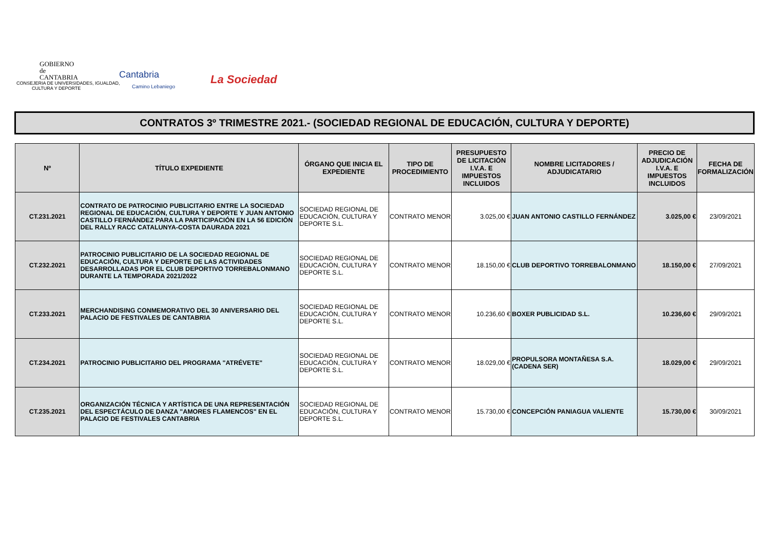GOBIERNO
de
CANTABRIA
CONSEJERIA DE UNIVERSIDADES, IGUALDAD,
CULTURA Y DEPORTE
Cantabria
Camino Lebaniego
La Sociedad
CONTRATOS 3º TRIMESTRE 2021.- (SOCIEDAD REGIONAL DE EDUCACIÓN, CULTURA Y DEPORTE)
| Nº | TÍTULO EXPEDIENTE | ÓRGANO QUE INICIA EL EXPEDIENTE | TIPO DE PROCEDIMIENTO | PRESUPUESTO DE LICITACIÓN I.V.A. E IMPUESTOS INCLUIDOS | NOMBRE LICITADORES / ADJUDICATARIO | PRECIO DE ADJUDICACIÓN I.V.A. E IMPUESTOS INCLUIDOS | FECHA DE FORMALIZACIÓN |
| --- | --- | --- | --- | --- | --- | --- | --- |
| CT.231.2021 | CONTRATO DE PATROCINIO PUBLICITARIO ENTRE LA SOCIEDAD REGIONAL DE EDUCACIÓN, CULTURA Y DEPORTE Y JUAN ANTONIO CASTILLO FERNÁNDEZ PARA LA PARTICIPACIÓN EN LA 56 EDICIÓN DEL RALLY RACC CATALUNYA-COSTA DAURADA 2021 | SOCIEDAD REGIONAL DE EDUCACIÓN, CULTURA Y DEPORTE S.L. | CONTRATO MENOR | 3.025,00 € | JUAN ANTONIO CASTILLO FERNÁNDEZ | 3.025,00 € | 23/09/2021 |
| CT.232.2021 | PATROCINIO PUBLICITARIO DE LA SOCIEDAD REGIONAL DE EDUCACIÓN, CULTURA Y DEPORTE DE LAS ACTIVIDADES DESARROLLADAS POR EL CLUB DEPORTIVO TORREBALONMANO DURANTE LA TEMPORADA 2021/2022 | SOCIEDAD REGIONAL DE EDUCACIÓN, CULTURA Y DEPORTE S.L. | CONTRATO MENOR | 18.150,00 € | CLUB DEPORTIVO TORREBALONMANO | 18.150,00 € | 27/09/2021 |
| CT.233.2021 | MERCHANDISING CONMEMORATIVO DEL 30 ANIVERSARIO DEL PALACIO DE FESTIVALES DE CANTABRIA | SOCIEDAD REGIONAL DE EDUCACIÓN, CULTURA Y DEPORTE S.L. | CONTRATO MENOR | 10.236,60 € | BOXER PUBLICIDAD S.L. | 10.236,60 € | 29/09/2021 |
| CT.234.2021 | PATROCINIO PUBLICITARIO DEL PROGRAMA "ATRÉVETE" | SOCIEDAD REGIONAL DE EDUCACIÓN, CULTURA Y DEPORTE S.L. | CONTRATO MENOR | 18.029,00 € | PROPULSORA MONTAÑESA S.A. (CADENA SER) | 18.029,00 € | 29/09/2021 |
| CT.235.2021 | ORGANIZACIÓN TÉCNICA Y ARTÍSTICA DE UNA REPRESENTACIÓN DEL ESPECTÁCULO DE DANZA "AMORES FLAMENCOS" EN EL PALACIO DE FESTIVALES CANTABRIA | SOCIEDAD REGIONAL DE EDUCACIÓN, CULTURA Y DEPORTE S.L. | CONTRATO MENOR | 15.730,00 € | CONCEPCIÓN PANIAGUA VALIENTE | 15.730,00 € | 30/09/2021 |